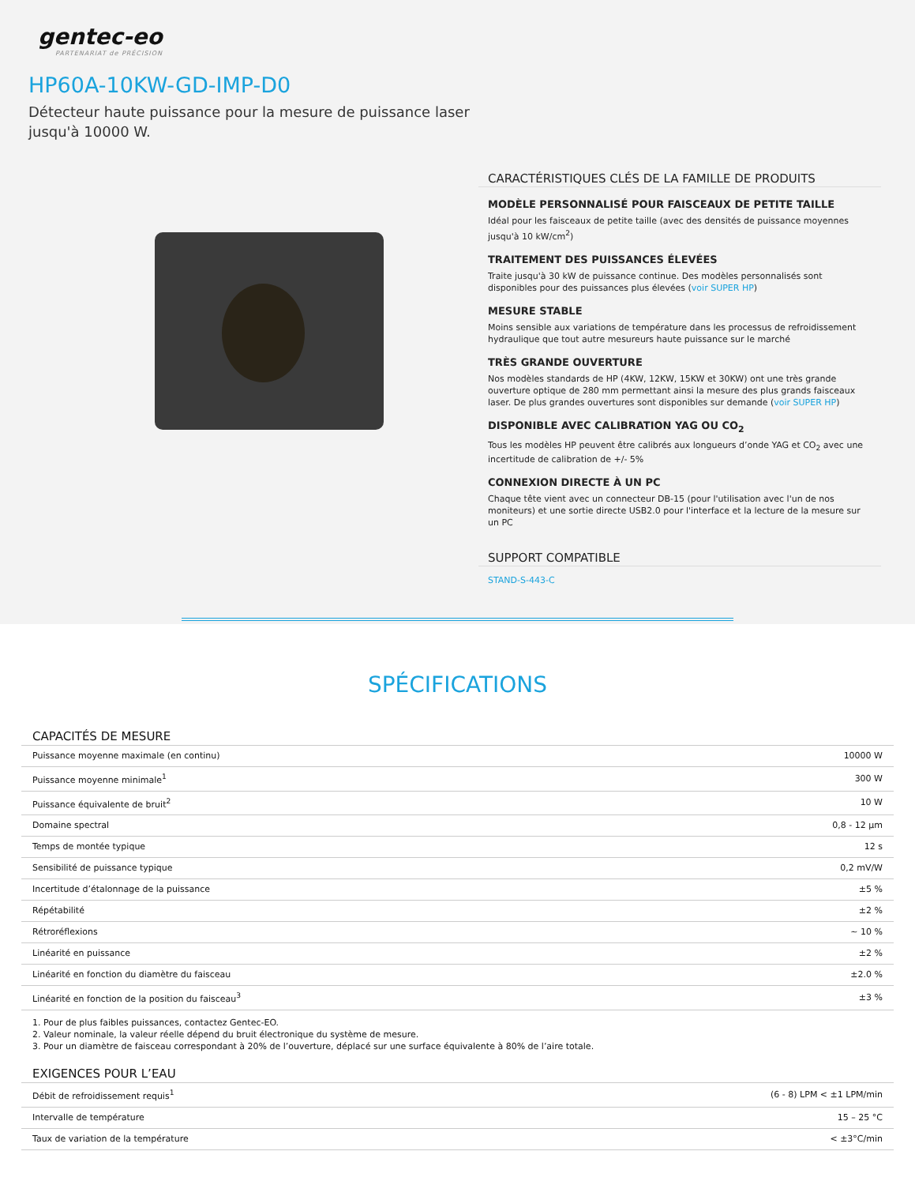gentec-eo
PARTENARIAT de PRÉCISION
HP60A-10KW-GD-IMP-D0
Détecteur haute puissance pour la mesure de puissance laser jusqu'à 10000 W.
CARACTÉRISTIQUES CLÉS DE LA FAMILLE DE PRODUITS
MODÈLE PERSONNALISÉ POUR FAISCEAUX DE PETITE TAILLE
Idéal pour les faisceaux de petite taille (avec des densités de puissance moyennes jusqu'à 10 kW/cm<sup>2</sup>)
TRAITEMENT DES PUISSANCES ÉLEVÉES
Traite jusqu'à 30 kW de puissance continue. Des modèles personnalisés sont disponibles pour des puissances plus élevées (voir SUPER HP)
MESURE STABLE
Moins sensible aux variations de température dans les processus de refroidissement hydraulique que tout autre mesureurs haute puissance sur le marché
TRÈS GRANDE OUVERTURE
Nos modèles standards de HP (4KW, 12KW, 15KW et 30KW) ont une très grande ouverture optique de 280 mm permettant ainsi la mesure des plus grands faisceaux laser. De plus grandes ouvertures sont disponibles sur demande (voir SUPER HP)
DISPONIBLE AVEC CALIBRATION YAG OU CO<sub>2</sub>
Tous les modèles HP peuvent être calibrés aux longueurs d’onde YAG et CO<sub>2</sub> avec une incertitude de calibration de +/- 5%
CONNEXION DIRECTE À UN PC
Chaque tête vient avec un connecteur DB-15 (pour l'utilisation avec l'un de nos moniteurs) et une sortie directe USB2.0 pour l'interface et la lecture de la mesure sur un PC
SUPPORT COMPATIBLE
STAND-S-443-C
SPÉCIFICATIONS
CAPACITÉS DE MESURE
| Puissance moyenne maximale (en continu) | 10000 W |
| Puissance moyenne minimale<sup>1</sup> | 300 W |
| Puissance équivalente de bruit<sup>2</sup> | 10 W |
| Domaine spectral | 0,8 - 12 μm |
| Temps de montée typique | 12 s |
| Sensibilité de puissance typique | 0,2 mV/W |
| Incertitude d’étalonnage de la puissance | ±5 % |
| Répétabilité | ±2 % |
| Rétroréflexions | ~ 10 % |
| Linéarité en puissance | ±2 % |
| Linéarité en fonction du diamètre du faisceau | ±2.0 % |
| Linéarité en fonction de la position du faisceau<sup>3</sup> | ±3 % |
1. Pour de plus faibles puissances, contactez Gentec-EO.
2. Valeur nominale, la valeur réelle dépend du bruit électronique du système de mesure.
3. Pour un diamètre de faisceau correspondant à 20% de l’ouverture, déplacé sur une surface équivalente à 80% de l’aire totale.
EXIGENCES POUR L’EAU
| Débit de refroidissement requis<sup>1</sup> | (6 - 8) LPM < ±1 LPM/min |
| Intervalle de température | 15 – 25 °C |
| Taux de variation de la température | < ±3°C/min |